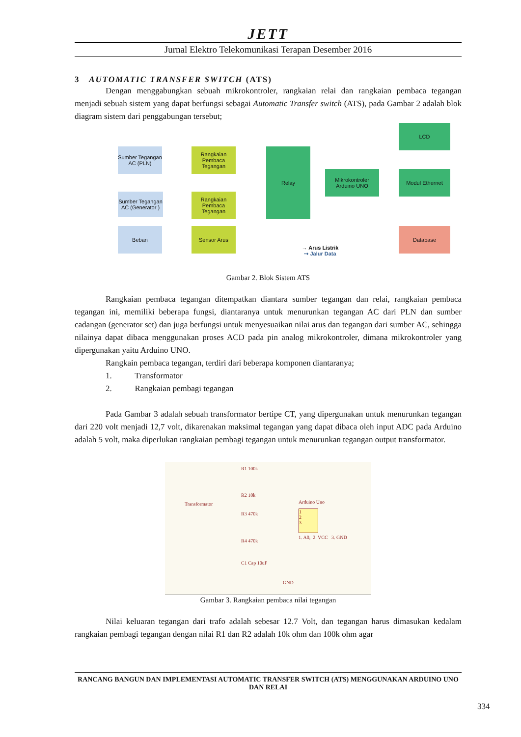JETT
Jurnal Elektro Telekomunikasi Terapan Desember 2016
3 AUTOMATIC TRANSFER SWITCH (ATS)
Dengan menggabungkan sebuah mikrokontroler, rangkaian relai dan rangkaian pembaca tegangan menjadi sebuah sistem yang dapat berfungsi sebagai Automatic Transfer switch (ATS), pada Gambar 2 adalah blok diagram sistem dari penggabungan tersebut;
Sumber Tegangan AC (PLN)
Rangkaian Pembaca Tegangan
Sumber Tegangan AC (Generator )
Rangkaian Pembaca Tegangan
Beban Sensor Arus
Relay
Mikrokontroler Arduino UNO
LCD
Modul Ethernet
Database
→ Arus Listrik
⇢ Jalur Data
Gambar 2. Blok Sistem ATS
Rangkaian pembaca tegangan ditempatkan diantara sumber tegangan dan relai, rangkaian pembaca tegangan ini, memiliki beberapa fungsi, diantaranya untuk menurunkan tegangan AC dari PLN dan sumber cadangan (generator set) dan juga berfungsi untuk menyesuaikan nilai arus dan tegangan dari sumber AC, sehingga nilainya dapat dibaca menggunakan proses ACD pada pin analog mikrokontroler, dimana mikrokontroler yang dipergunakan yaitu Arduino UNO.
Rangkain pembaca tegangan, terdiri dari beberapa komponen diantaranya;
1. Transformator
2. Rangkaian pembagi tegangan
Pada Gambar 3 adalah sebuah transformator bertipe CT, yang dipergunakan untuk menurunkan tegangan dari 220 volt menjadi 12,7 volt, dikarenakan maksimal tegangan yang dapat dibaca oleh input ADC pada Arduino adalah 5 volt, maka diperlukan rangkaian pembagi tegangan untuk menurunkan tegangan output transformator.
Transformator
R1 100k
R2 10k
R3 470k
R4 470k
C1 Cap 10uF
GND
Arduino Uno
1
2
3
1. A0, 2. VCC 3. GND
Gambar 3. Rangkaian pembaca nilai tegangan
Nilai keluaran tegangan dari trafo adalah sebesar 12.7 Volt, dan tegangan harus dimasukan kedalam rangkaian pembagi tegangan dengan nilai R1 dan R2 adalah 10k ohm dan 100k ohm agar
RANCANG BANGUN DAN IMPLEMENTASI AUTOMATIC TRANSFER SWITCH (ATS) MENGGUNAKAN ARDUINO UNO DAN RELAI
334